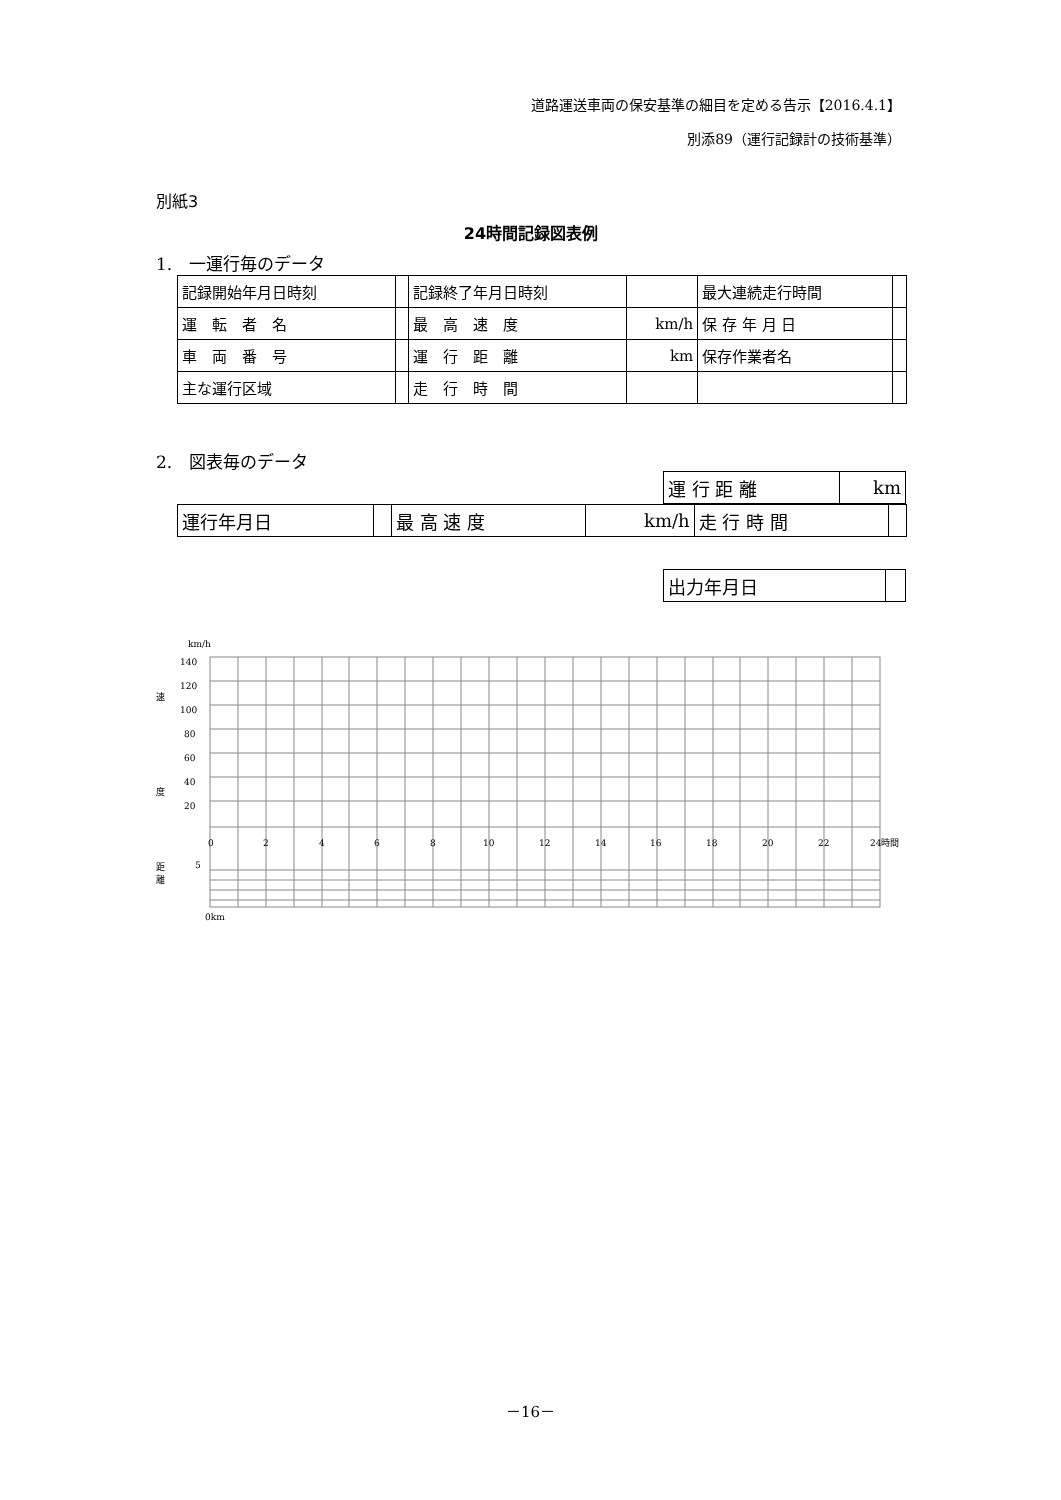道路運送車両の保安基準の細目を定める告示【2016.4.1】
別添89（運行記録計の技術基準）
別紙3
24時間記録図表例
1.　一運行毎のデータ
| 記録開始年月日時刻 | | 記録終了年月日時刻 | | 最大連続走行時間 | |
| 運 転 者 名 | | 最 高 速 度 | km/h | 保 存 年 月 日 | |
| 車 両 番 号 | | 運 行 距 離 | km | 保存作業者名 | |
| 主な運行区域 | | 走 行 時 間 | | | |
2.　図表毎のデータ
| 運 行 距 離 | km |
| 運行年月日 | | 最 高 速 度 | km/h | 走 行 時 間 | |
| 出力年月日 | |
km/h
140
120
100
80
60
40
20
速
度
距
離
5
0
2
4
6
8
10
12
14
16
18
20
22
24時間
0km
－16－